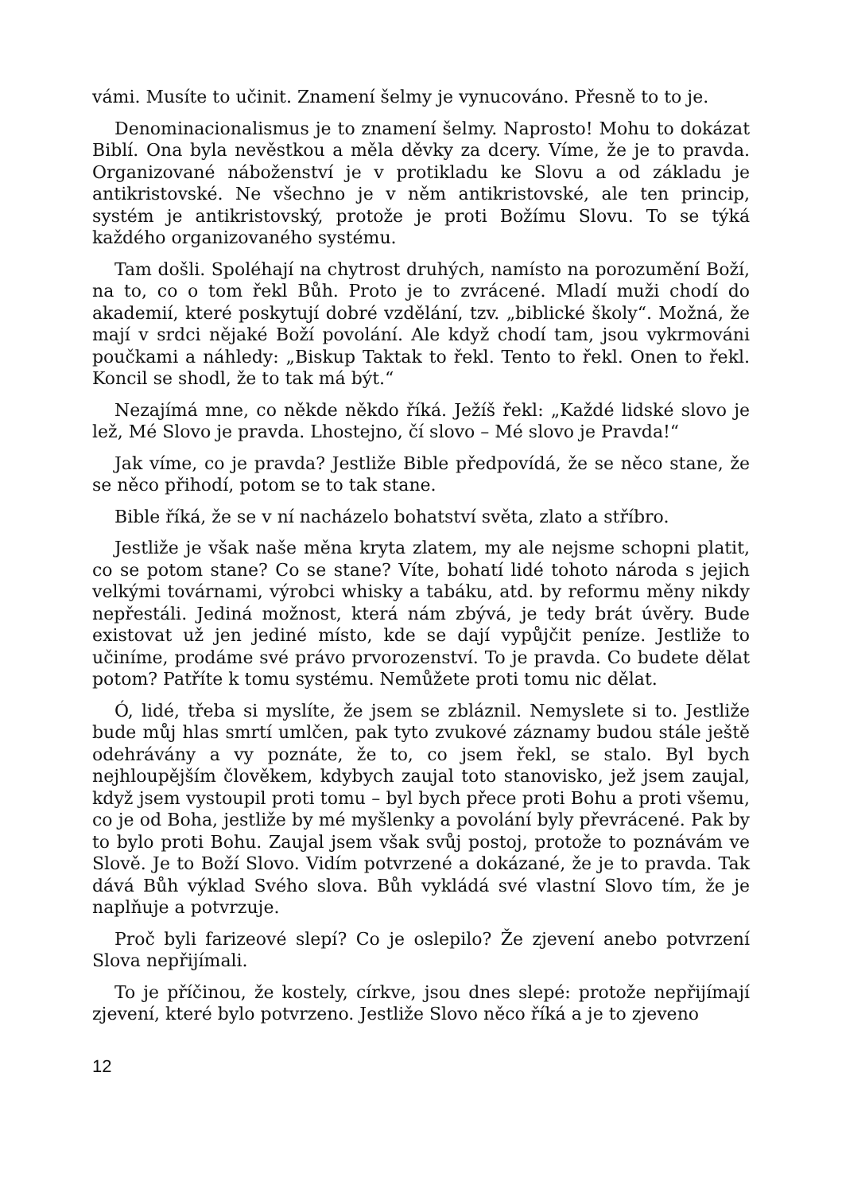vámi. Musíte to učinit. Znamení šelmy je vynucováno. Přesně to to je.
Denominacionalismus je to znamení šelmy. Naprosto! Mohu to dokázat Biblí. Ona byla nevěstkou a měla děvky za dcery. Víme, že je to pravda. Organizované náboženství je v protikladu ke Slovu a od základu je antikristovské. Ne všechno je v něm antikristovské, ale ten princip, systém je antikristovský, protože je proti Božímu Slovu. To se týká každého organizovaného systému.
Tam došli. Spoléhají na chytrost druhých, namísto na porozumění Boží, na to, co o tom řekl Bůh. Proto je to zvrácené. Mladí muži chodí do akademií, které poskytují dobré vzdělání, tzv. „biblické školy“. Možná, že mají v srdci nějaké Boží povolání. Ale když chodí tam, jsou vykrmováni poučkami a náhledy: „Biskup Taktak to řekl. Tento to řekl. Onen to řekl. Koncil se shodl, že to tak má být.“
Nezajímá mne, co někde někdo říká. Ježíš řekl: „Každé lidské slovo je lež, Mé Slovo je pravda. Lhostejno, čí slovo – Mé slovo je Pravda!“
Jak víme, co je pravda? Jestliže Bible předpovídá, že se něco stane, že se něco přihodí, potom se to tak stane.
Bible říká, že se v ní nacházelo bohatství světa, zlato a stříbro.
Jestliže je však naše měna kryta zlatem, my ale nejsme schopni platit, co se potom stane? Co se stane? Víte, bohatí lidé tohoto národa s jejich velkými továrnami, výrobci whisky a tabáku, atd. by reformu měny nikdy nepřestáli. Jediná možnost, která nám zbývá, je tedy brát úvěry. Bude existovat už jen jediné místo, kde se dají vypůjčit peníze. Jestliže to učiníme, prodáme své právo prvorozenství. To je pravda. Co budete dělat potom? Patříte k tomu systému. Nemůžete proti tomu nic dělat.
Ó, lidé, třeba si myslíte, že jsem se zbláznil. Nemyslete si to. Jestliže bude můj hlas smrtí umlčen, pak tyto zvukové záznamy budou stále ještě odehrávány a vy poznáte, že to, co jsem řekl, se stalo. Byl bych nejhloupějším člověkem, kdybych zaujal toto stanovisko, jež jsem zaujal, když jsem vystoupil proti tomu – byl bych přece proti Bohu a proti všemu, co je od Boha, jestliže by mé myšlenky a povolání byly převrácené. Pak by to bylo proti Bohu. Zaujal jsem však svůj postoj, protože to poznávám ve Slově. Je to Boží Slovo. Vidím potvrzené a dokázané, že je to pravda. Tak dává Bůh výklad Svého slova. Bůh vykládá své vlastní Slovo tím, že je naplňuje a potvrzuje.
Proč byli farizeové slepí? Co je oslepilo? Že zjevení anebo potvrzení Slova nepřijímali.
To je příčinou, že kostely, církve, jsou dnes slepé: protože nepřijímají zjevení, které bylo potvrzeno. Jestliže Slovo něco říká a je to zjeveno
12